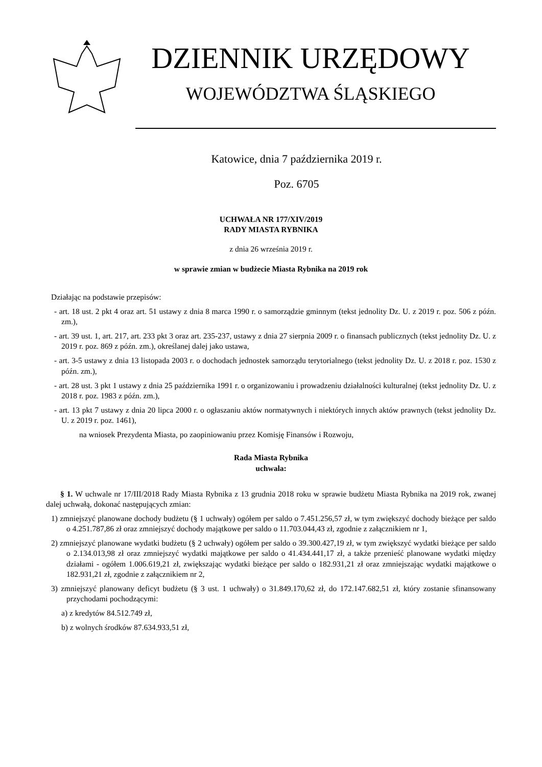DZIENNIK URZĘDOWY
WOJEWÓDZTWA ŚLĄSKIEGO
Katowice, dnia 7 października 2019 r.
Poz. 6705
UCHWAŁA NR 177/XIV/2019
RADY MIASTA RYBNIKA
z dnia 26 września 2019 r.
w sprawie zmian w budżecie Miasta Rybnika na 2019 rok
Działając na podstawie przepisów:
- art. 18 ust. 2 pkt 4 oraz art. 51 ustawy z dnia 8 marca 1990 r. o samorządzie gminnym (tekst jednolity Dz. U. z 2019 r. poz. 506 z późn. zm.),
- art. 39 ust. 1, art. 217, art. 233 pkt 3 oraz art. 235-237, ustawy z dnia 27 sierpnia 2009 r. o finansach publicznych (tekst jednolity Dz. U. z 2019 r. poz. 869 z późn. zm.), określanej dalej jako ustawa,
- art. 3-5 ustawy z dnia 13 listopada 2003 r. o dochodach jednostek samorządu terytorialnego (tekst jednolity Dz. U. z 2018 r. poz. 1530 z późn. zm.),
- art. 28 ust. 3 pkt 1 ustawy z dnia 25 października 1991 r. o organizowaniu i prowadzeniu działalności kulturalnej (tekst jednolity Dz. U. z 2018 r. poz. 1983 z późn. zm.),
- art. 13 pkt 7 ustawy z dnia 20 lipca 2000 r. o ogłaszaniu aktów normatywnych i niektórych innych aktów prawnych (tekst jednolity Dz. U. z 2019 r. poz. 1461),
na wniosek Prezydenta Miasta, po zaopiniowaniu przez Komisję Finansów i Rozwoju,
Rada Miasta Rybnika
uchwala:
§ 1. W uchwale nr 17/III/2018 Rady Miasta Rybnika z 13 grudnia 2018 roku w sprawie budżetu Miasta Rybnika na 2019 rok, zwanej dalej uchwałą, dokonać następujących zmian:
1) zmniejszyć planowane dochody budżetu (§ 1 uchwały) ogółem per saldo o 7.451.256,57 zł, w tym zwiększyć dochody bieżące per saldo o 4.251.787,86 zł oraz zmniejszyć dochody majątkowe per saldo o 11.703.044,43 zł, zgodnie z załącznikiem nr 1,
2) zmniejszyć planowane wydatki budżetu (§ 2 uchwały) ogółem per saldo o 39.300.427,19 zł, w tym zwiększyć wydatki bieżące per saldo o 2.134.013,98 zł oraz zmniejszyć wydatki majątkowe per saldo o 41.434.441,17 zł, a także przenieść planowane wydatki między działami - ogółem 1.006.619,21 zł, zwiększając wydatki bieżące per saldo o 182.931,21 zł oraz zmniejszając wydatki majątkowe o 182.931,21 zł, zgodnie z załącznikiem nr 2,
3) zmniejszyć planowany deficyt budżetu (§ 3 ust. 1 uchwały) o 31.849.170,62 zł, do 172.147.682,51 zł, który zostanie sfinansowany przychodami pochodzącymi:
a) z kredytów 84.512.749 zł,
b) z wolnych środków 87.634.933,51 zł,